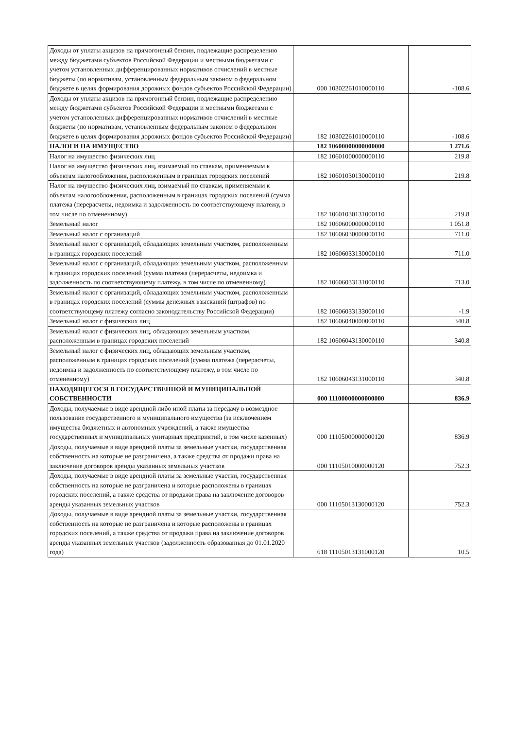| Доходы от уплаты акцизов на прямогонный бензин, подлежащие распределению между бюджетами субъектов Российской Федерации и местными бюджетами с учетом установленных дифференцированных нормативов отчислений в местные бюджеты (по нормативам, установленным федеральным законом о федеральном бюджете в целях формирования дорожных фондов субъектов Российской Федерации) | 000 10302261010000110 | -108.6 |
| Доходы от уплаты акцизов на прямогонный бензин, подлежащие распределению между бюджетами субъектов Российской Федерации и местными бюджетами с учетом установленных дифференцированных нормативов отчислений в местные бюджеты (по нормативам, установленным федеральным законом о федеральном бюджете в целях формирования дорожных фондов субъектов Российской Федерации) | 182 10302261010000110 | -108.6 |
| НАЛОГИ НА ИМУЩЕСТВО | 182 10600000000000000 | 1 271.6 |
| Налог на имущество физических лиц | 182 10601000000000110 | 219.8 |
| Налог на имущество физических лиц, взимаемый по ставкам, применяемым к объектам налогообложения, расположенным в границах городских поселений | 182 10601030130000110 | 219.8 |
| Налог на имущество физических лиц, взимаемый по ставкам, применяемым к объектам налогообложения, расположенным в границах городских поселений (сумма платежа (перерасчеты, недоимка и задолженность по соответствующему платежу, в том числе по отмененному) | 182 10601030131000110 | 219.8 |
| Земельный налог | 182 10606000000000110 | 1 051.8 |
| Земельный налог с организаций | 182 10606030000000110 | 711.0 |
| Земельный налог с организаций, обладающих земельным участком, расположенным в границах городских поселений | 182 10606033130000110 | 711.0 |
| Земельный налог с организаций, обладающих земельным участком, расположенным в границах городских поселений (сумма платежа (перерасчеты, недоимка и задолженность по соответствующему платежу, в том числе по отмененному) | 182 10606033131000110 | 713.0 |
| Земельный налог с организаций, обладающих земельным участком, расположенным в границах городских поселений (суммы денежных взысканий (штрафов) по соответствующему платежу согласно законодательству Российской Федерации) | 182 10606033133000110 | -1.9 |
| Земельный налог с физических лиц | 182 10606040000000110 | 340.8 |
| Земельный налог с физических лиц, обладающих земельным участком, расположенным в границах городских поселений | 182 10606043130000110 | 340.8 |
| Земельный налог с физических лиц, обладающих земельным участком, расположенным в границах городских поселений (сумма платежа (перерасчеты, недоимка и задолженность по соответствующему платежу, в том числе по отмененному) | 182 10606043131000110 | 340.8 |
| НАХОДЯЩЕГОСЯ В ГОСУДАРСТВЕННОЙ И МУНИЦИПАЛЬНОЙ СОБСТВЕННОСТИ | 000 11100000000000000 | 836.9 |
| Доходы, получаемые в виде арендной либо иной платы за передачу в возмездное пользование государственного и муниципального имущества (за исключением имущества бюджетных и автономных учреждений, а также имущества государственных и муниципальных унитарных предприятий, в том числе казенных) | 000 11105000000000120 | 836.9 |
| Доходы, получаемые в виде арендной платы за земельные участки, государственная собственность на которые не разграничена, а также средства от продажи права на заключение договоров аренды указанных земельных участков | 000 11105010000000120 | 752.3 |
| Доходы, получаемые в виде арендной платы за земельные участки, государственная собственность на которые не разграничена и которые расположены в границах городских поселений, а также средства от продажи права на заключение договоров аренды указанных земельных участков | 000 11105013130000120 | 752.3 |
| Доходы, получаемые в виде арендной платы за земельные участки, государственная собственность на которые не разграничена и которые расположены в границах городских поселений, а также средства от продажи права на заключение договоров аренды указанных земельных участков (задолженность образованная до 01.01.2020 года) | 618 11105013131000120 | 10.5 |